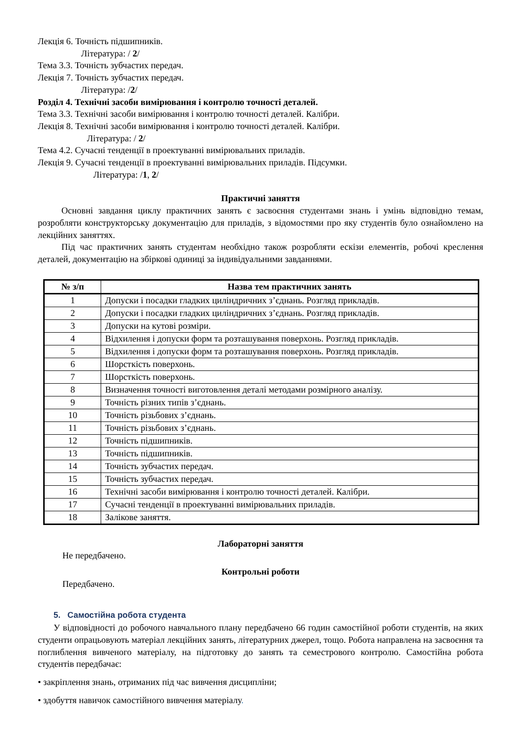Лекція 6. Точність підшипників.
Література: / 2/
Тема 3.3. Точність зубчастих передач.
Лекція 7. Точність зубчастих передач.
Література: /2/
Розділ 4. Технічні засоби вимірювання і контролю точності деталей.
Тема 3.3. Технічні засоби вимірювання і контролю точності деталей. Калібри.
Лекція 8. Технічні засоби вимірювання і контролю точності деталей. Калібри.
Література: / 2/
Тема 4.2. Сучасні тенденції в проектуванні вимірювальних приладів.
Лекція 9. Сучасні тенденції в проектуванні вимірювальних приладів. Підсумки.
Література: /1, 2/
Практичні заняття
Основні завдання циклу практичних занять є засвоєння студентами знань і умінь відповідно темам, розробляти конструкторську документацію для приладів, з відомостями про яку студентів було ознайомлено на лекційних заняттях.
Під час практичних занять студентам необхідно також розробляти ескізи елементів, робочі креслення деталей, документацію на збіркові одиниці за індивідуальними завданнями.
| № з/п | Назва тем практичних занять |
| --- | --- |
| 1 | Допуски і посадки гладких циліндричних з’єднань. Розгляд прикладів. |
| 2 | Допуски і посадки гладких циліндричних з’єднань. Розгляд прикладів. |
| 3 | Допуски на кутові розміри. |
| 4 | Відхилення і допуски форм та розташування поверхонь. Розгляд прикладів. |
| 5 | Відхилення і допуски форм та розташування поверхонь. Розгляд прикладів. |
| 6 | Шорсткість поверхонь. |
| 7 | Шорсткість поверхонь. |
| 8 | Визначення точності виготовлення деталі методами розмірного аналізу. |
| 9 | Точність різних типів з’єднань. |
| 10 | Точність різьбових з’єднань. |
| 11 | Точність різьбових з’єднань. |
| 12 | Точність підшипників. |
| 13 | Точність підшипників. |
| 14 | Точність зубчастих передач. |
| 15 | Точність зубчастих передач. |
| 16 | Технічні засоби вимірювання і контролю точності деталей. Калібри. |
| 17 | Сучасні тенденції в проектуванні вимірювальних приладів. |
| 18 | Залікове заняття. |
Лабораторні заняття
Не передбачено.
Контрольні роботи
Передбачено.
5. Самостійна робота студента
У відповідності до робочого навчального плану передбачено 66 годин самостійної роботи студентів, на яких студенти опрацьовують матеріал лекційних занять, літературних джерел, тощо. Робота направлена на засвоєння та поглиблення вивченого матеріалу, на підготовку до занять та семестрового контролю. Самостійна робота студентів передбачає:
• закріплення знань, отриманих під час вивчення дисципліни;
• здобуття навичок самостійного вивчення матеріалу.